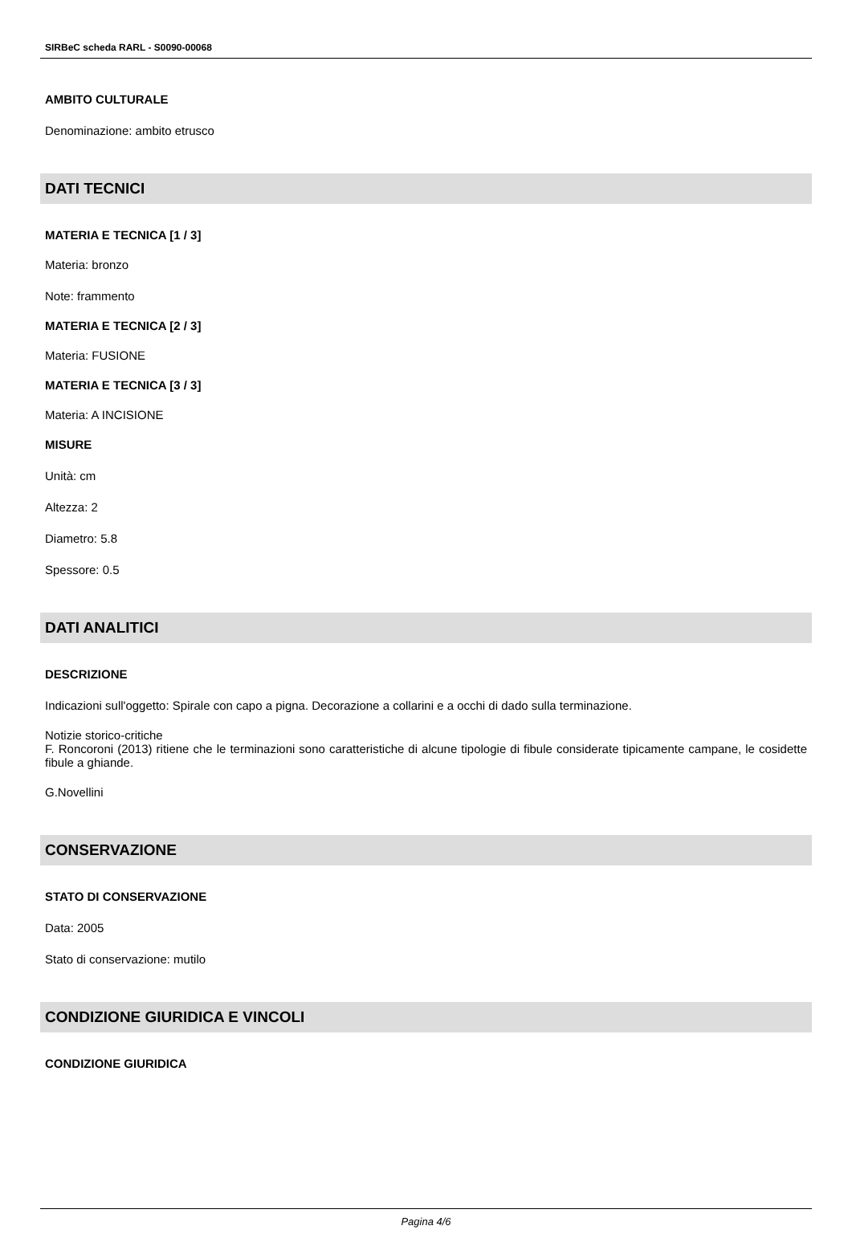SIRBeC scheda RARL - S0090-00068
AMBITO CULTURALE
Denominazione: ambito etrusco
DATI TECNICI
MATERIA E TECNICA [1 / 3]
Materia: bronzo
Note: frammento
MATERIA E TECNICA [2 / 3]
Materia: FUSIONE
MATERIA E TECNICA [3 / 3]
Materia: A INCISIONE
MISURE
Unità: cm
Altezza: 2
Diametro: 5.8
Spessore: 0.5
DATI ANALITICI
DESCRIZIONE
Indicazioni sull'oggetto: Spirale con capo a pigna. Decorazione a collarini e a occhi di dado sulla terminazione.
Notizie storico-critiche
F. Roncoroni (2013) ritiene che le terminazioni sono caratteristiche di alcune tipologie di fibule considerate tipicamente campane, le cosidette fibule a ghiande.
G.Novellini
CONSERVAZIONE
STATO DI CONSERVAZIONE
Data: 2005
Stato di conservazione: mutilo
CONDIZIONE GIURIDICA E VINCOLI
CONDIZIONE GIURIDICA
Pagina 4/6